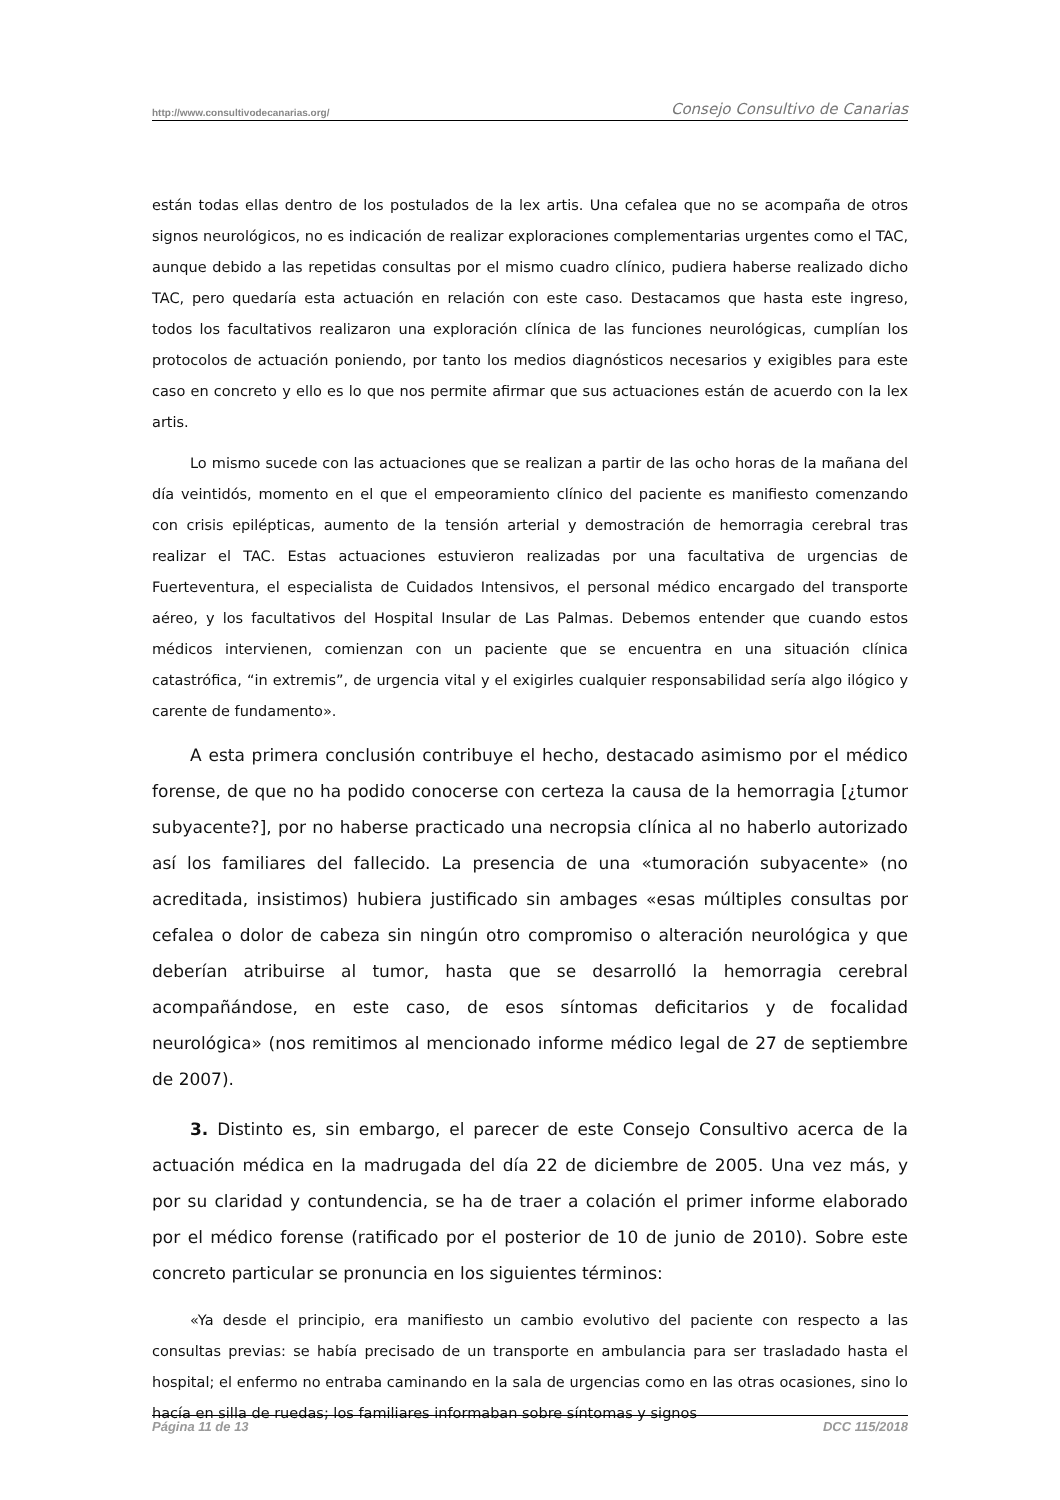http://www.consultivodecanarias.org/ Consejo Consultivo de Canarias
están todas ellas dentro de los postulados de la lex artis. Una cefalea que no se acompaña de otros signos neurológicos, no es indicación de realizar exploraciones complementarias urgentes como el TAC, aunque debido a las repetidas consultas por el mismo cuadro clínico, pudiera haberse realizado dicho TAC, pero quedaría esta actuación en relación con este caso. Destacamos que hasta este ingreso, todos los facultativos realizaron una exploración clínica de las funciones neurológicas, cumplían los protocolos de actuación poniendo, por tanto los medios diagnósticos necesarios y exigibles para este caso en concreto y ello es lo que nos permite afirmar que sus actuaciones están de acuerdo con la lex artis.
Lo mismo sucede con las actuaciones que se realizan a partir de las ocho horas de la mañana del día veintidós, momento en el que el empeoramiento clínico del paciente es manifiesto comenzando con crisis epilépticas, aumento de la tensión arterial y demostración de hemorragia cerebral tras realizar el TAC. Estas actuaciones estuvieron realizadas por una facultativa de urgencias de Fuerteventura, el especialista de Cuidados Intensivos, el personal médico encargado del transporte aéreo, y los facultativos del Hospital Insular de Las Palmas. Debemos entender que cuando estos médicos intervienen, comienzan con un paciente que se encuentra en una situación clínica catastrófica, “in extremis”, de urgencia vital y el exigirles cualquier responsabilidad sería algo ilógico y carente de fundamento».
A esta primera conclusión contribuye el hecho, destacado asimismo por el médico forense, de que no ha podido conocerse con certeza la causa de la hemorragia [¿tumor subyacente?], por no haberse practicado una necropsia clínica al no haberlo autorizado así los familiares del fallecido. La presencia de una «tumoración subyacente» (no acreditada, insistimos) hubiera justificado sin ambages «esas múltiples consultas por cefalea o dolor de cabeza sin ningún otro compromiso o alteración neurológica y que deberían atribuirse al tumor, hasta que se desarrolló la hemorragia cerebral acompañándose, en este caso, de esos síntomas deficitarios y de focalidad neurológica» (nos remitimos al mencionado informe médico legal de 27 de septiembre de 2007).
3. Distinto es, sin embargo, el parecer de este Consejo Consultivo acerca de la actuación médica en la madrugada del día 22 de diciembre de 2005. Una vez más, y por su claridad y contundencia, se ha de traer a colación el primer informe elaborado por el médico forense (ratificado por el posterior de 10 de junio de 2010). Sobre este concreto particular se pronuncia en los siguientes términos:
«Ya desde el principio, era manifiesto un cambio evolutivo del paciente con respecto a las consultas previas: se había precisado de un transporte en ambulancia para ser trasladado hasta el hospital; el enfermo no entraba caminando en la sala de urgencias como en las otras ocasiones, sino lo hacía en silla de ruedas; los familiares informaban sobre síntomas y signos
Página 11 de 13 DCC 115/2018